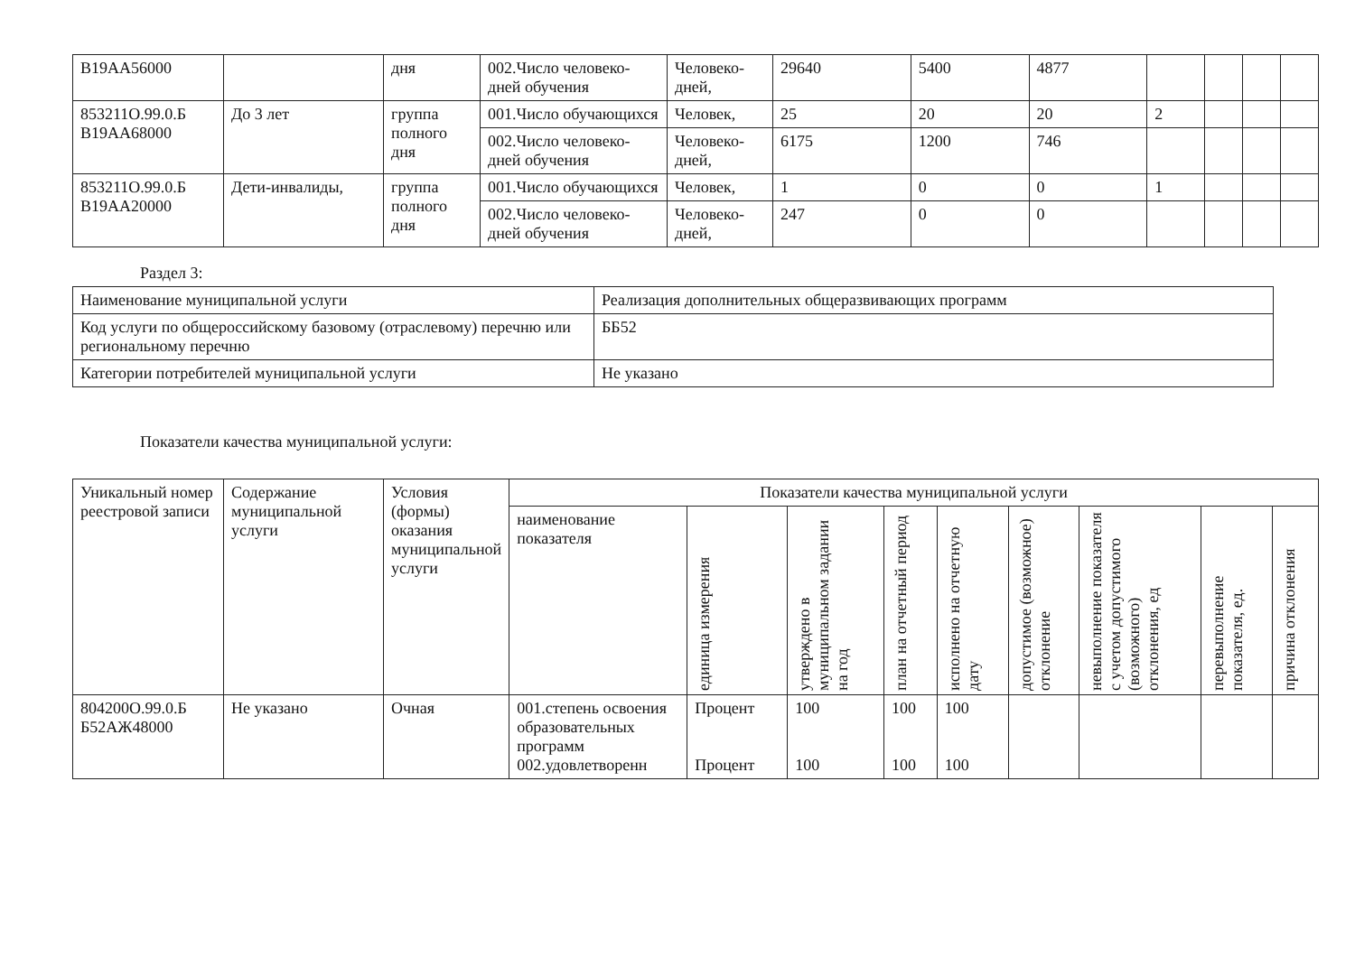| В19АА56000 | | дня | 002.Число человеко-дней обучения | Человеко-дней, | 29640 | 5400 | 4877 | | | | |
| 853211О.99.0.Б В19АА68000 | До 3 лет | группа полного дня | 001.Число обучающихся | Человек, | 25 | 20 | 20 | 2 | | | |
| | | | 002.Число человеко-дней обучения | Человеко-дней, | 6175 | 1200 | 746 | | | | |
| 853211О.99.0.Б В19АА20000 | Дети-инвалиды, | группа полного дня | 001.Число обучающихся | Человек, | 1 | 0 | 0 | 1 | | | |
| | | | 002.Число человеко-дней обучения | Человеко-дней, | 247 | 0 | 0 | | | | |
Раздел 3:
| Наименование муниципальной услуги | Реализация дополнительных общеразвивающих программ |
| Код услуги по общероссийскому базовому (отраслевому) перечню или региональному перечню | ББ52 |
| Категории потребителей муниципальной услуги | Не указано |
Показатели качества муниципальной услуги:
| Уникальный номер реестровой записи | Содержание муниципальной услуги | Условия (формы) оказания муниципальной услуги | Показатели качества муниципальной услуги | | | | | | | | |
| --- | --- | --- | --- | --- | --- | --- | --- | --- | --- | --- | --- |
| | | | наименование показателя | единица измерения | утверждено в муниципальном задании на год | план на отчетный период | исполнено на отчетную дату | допустимое (возможное) отклонение | невыполнение показателя с учетом допустимого (возможного) отклонения, ед | перевыполнение показателя, ед. | причина отклонения |
| 804200О.99.0.Б Б52АЖ48000 | Не указано | Очная | 001.степень освоения образовательных программ 002.удовлетворенн | Процент Процент | 100 100 | 100 100 | 100 100 | | | | |